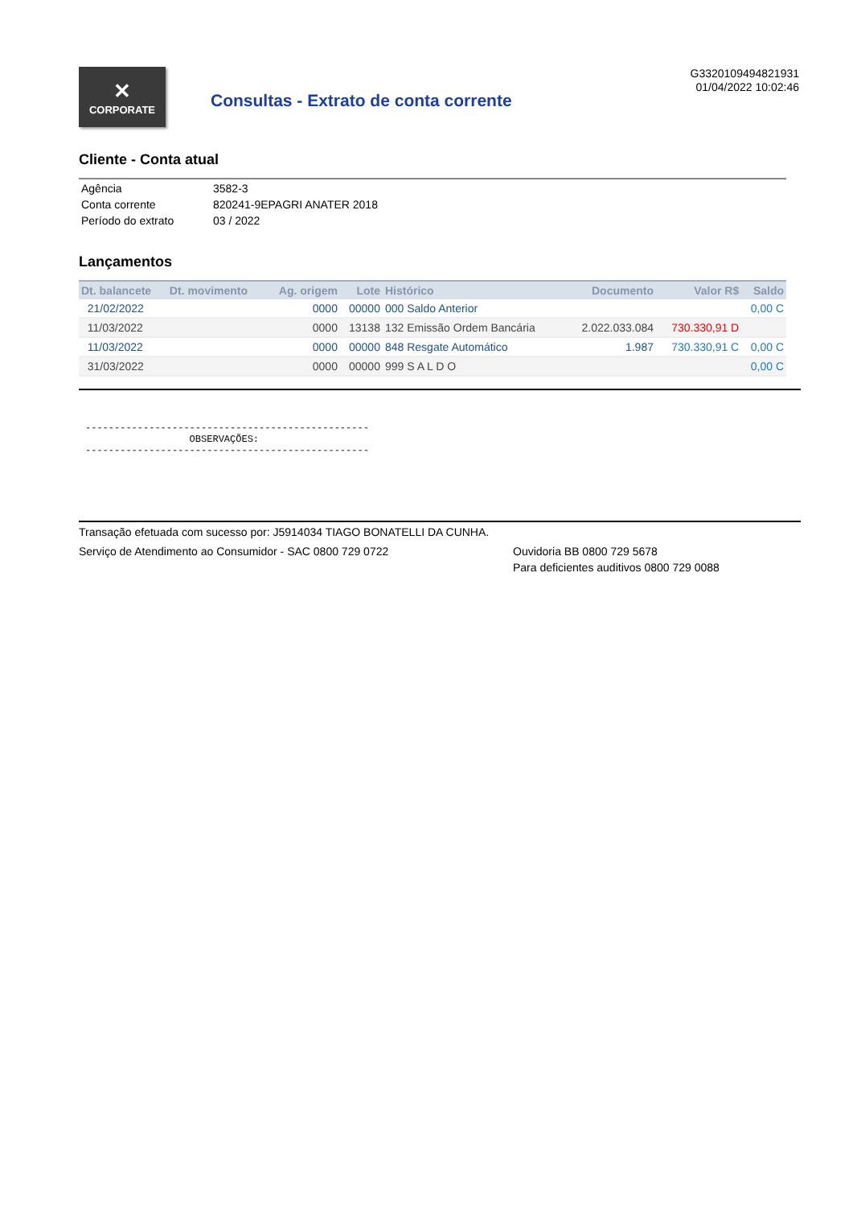✕
CORPORATE
Consultas - Extrato de conta corrente
G3320109494821931
01/04/2022 10:02:46
Cliente - Conta atual
| Agência | 3582-3 |
| Conta corrente | 820241-9EPAGRI ANATER 2018 |
| Período do extrato | 03 / 2022 |
Lançamentos
| Dt. balancete | Dt. movimento | Ag. origem | Lote | Histórico | Documento | Valor R$ | Saldo |
| --- | --- | --- | --- | --- | --- | --- | --- |
| 21/02/2022 | | 0000 | 00000 | 000 Saldo Anterior | | | 0,00 C |
| 11/03/2022 | | 0000 | 13138 | 132 Emissão Ordem Bancária | 2.022.033.084 | 730.330,91 D | |
| 11/03/2022 | | 0000 | 00000 | 848 Resgate Automático | 1.987 | 730.330,91 C | 0,00 C |
| 31/03/2022 | | 0000 | 00000 | 999 S A L D O | | | 0,00 C |
-------------------------------------------------
                  OBSERVAÇÕES:
-------------------------------------------------
Transação efetuada com sucesso por: J5914034 TIAGO BONATELLI DA CUNHA.
Serviço de Atendimento ao Consumidor - SAC 0800 729 0722 Ouvidoria BB 0800 729 5678
Para deficientes auditivos 0800 729 0088